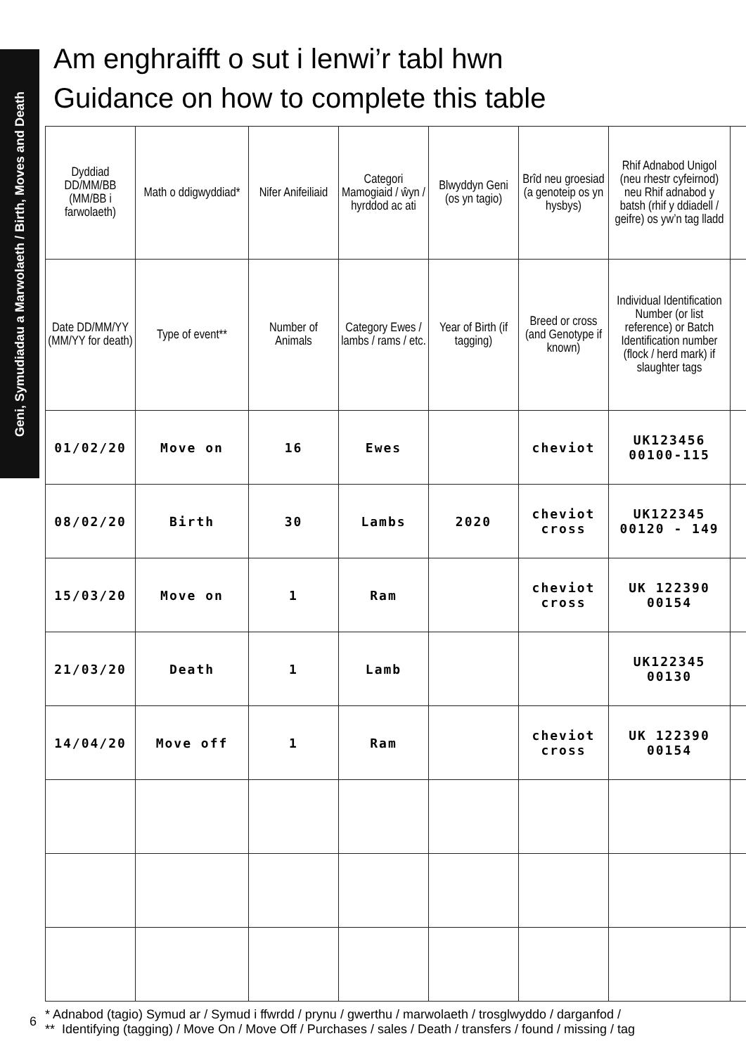Geni, Symudiadau a Marwolaeth / Birth, Moves and Death
Am enghraifft o sut i lenwi’r tabl hwn
Guidance on how to complete this table
| Dyddiad DD/MM/BB (MM/BB i farwolaeth) | Math o ddigwyddiad* | Nifer Anifeiliaid | Categori Mamogiaid / ŵyn / hyrddod ac ati | Blwyddyn Geni (os yn tagio) | Brîd neu groesiad (a genoteip os yn hysbys) | Rhif Adnabod Unigol (neu rhestr cyfeirnod) neu Rhif adnabod y batsh (rhif y ddiadell / geifre) os yw’n tag lladd | |
| Date DD/MM/YY (MM/YY for death) | Type of event** | Number of Animals | Category Ewes / lambs / rams / etc. | Year of Birth (if tagging) | Breed or cross (and Genotype if known) | Individual Identification Number (or list reference) or Batch Identification number (flock / herd mark) if slaughter tags | |
| 01/02/20 | Move on | 16 | Ewes | | cheviot | UK123456 00100-115 | |
| 08/02/20 | Birth | 30 | Lambs | 2020 | cheviot cross | UK122345 00120 - 149 | |
| 15/03/20 | Move on | 1 | Ram | | cheviot cross | UK 122390 00154 | |
| 21/03/20 | Death | 1 | Lamb | | | UK122345 00130 | |
| 14/04/20 | Move off | 1 | Ram | | cheviot cross | UK 122390 00154 | |
* Adnabod (tagio) Symud ar / Symud i ffwrdd / prynu / gwerthu / marwolaeth / trosglwyddo / darganfod /
** Identifying (tagging) / Move On / Move Off / Purchases / sales / Death / transfers / found / missing / tag
6